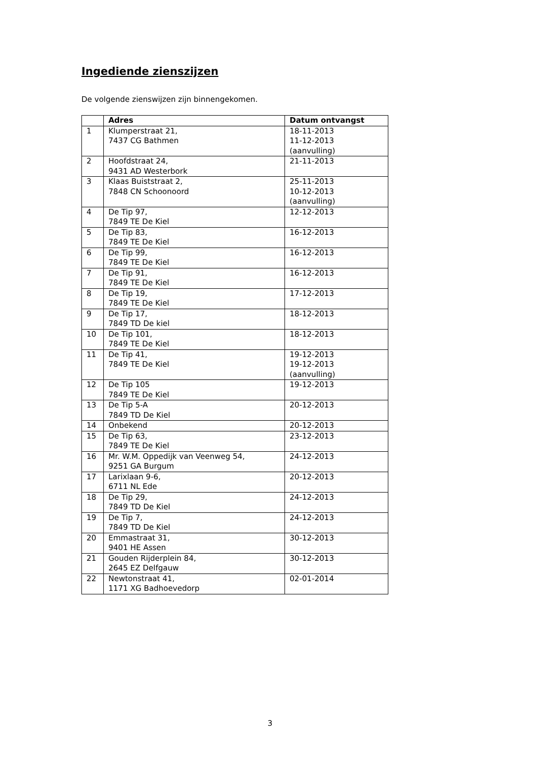Ingediende zienszijzen
De volgende zienswijzen zijn binnengekomen.
| | Adres | Datum ontvangst |
| --- | --- | --- |
| 1 | Klumperstraat 21, 7437 CG Bathmen | 18-11-2013 11-12-2013 (aanvulling) |
| 2 | Hoofdstraat 24, 9431 AD Westerbork | 21-11-2013 |
| 3 | Klaas Buiststraat 2, 7848 CN Schoonoord | 25-11-2013 10-12-2013 (aanvulling) |
| 4 | De Tip 97, 7849 TE De Kiel | 12-12-2013 |
| 5 | De Tip 83, 7849 TE De Kiel | 16-12-2013 |
| 6 | De Tip 99, 7849 TE De Kiel | 16-12-2013 |
| 7 | De Tip 91, 7849 TE De Kiel | 16-12-2013 |
| 8 | De Tip 19, 7849 TE De Kiel | 17-12-2013 |
| 9 | De Tip 17, 7849 TD De kiel | 18-12-2013 |
| 10 | De Tip 101, 7849 TE De Kiel | 18-12-2013 |
| 11 | De Tip 41, 7849 TE De Kiel | 19-12-2013 19-12-2013 (aanvulling) |
| 12 | De Tip 105 7849 TE De Kiel | 19-12-2013 |
| 13 | De Tip 5-A 7849 TD De Kiel | 20-12-2013 |
| 14 | Onbekend | 20-12-2013 |
| 15 | De Tip 63, 7849 TE De Kiel | 23-12-2013 |
| 16 | Mr. W.M. Oppedijk van Veenweg 54, 9251 GA Burgum | 24-12-2013 |
| 17 | Larixlaan 9-6, 6711 NL Ede | 20-12-2013 |
| 18 | De Tip 29, 7849 TD De Kiel | 24-12-2013 |
| 19 | De Tip 7, 7849 TD De Kiel | 24-12-2013 |
| 20 | Emmastraat 31, 9401 HE Assen | 30-12-2013 |
| 21 | Gouden Rijderplein 84, 2645 EZ Delfgauw | 30-12-2013 |
| 22 | Newtonstraat 41, 1171 XG Badhoevedorp | 02-01-2014 |
3